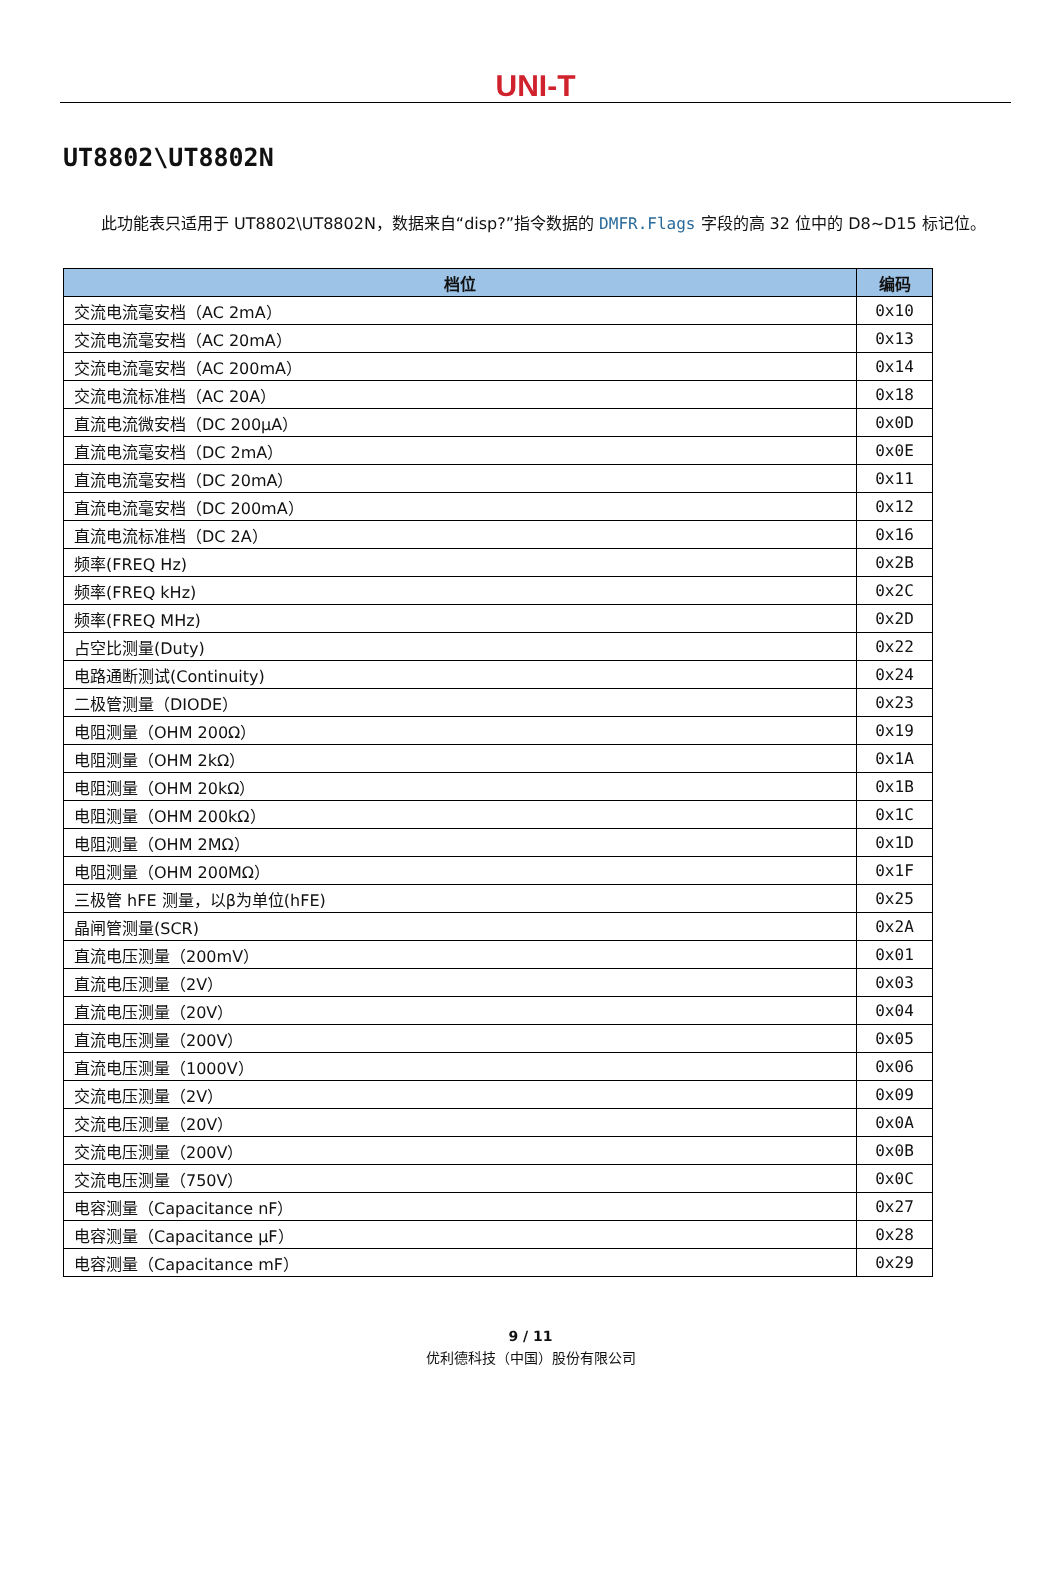UNI-T
UT8802\UT8802N
此功能表只适用于 UT8802\UT8802N，数据来自“disp?”指令数据的 DMFR.Flags 字段的高 32 位中的 D8~D15 标记位。
| 档位 | 编码 |
| --- | --- |
| 交流电流毫安档（AC 2mA） | 0x10 |
| 交流电流毫安档（AC 20mA） | 0x13 |
| 交流电流毫安档（AC 200mA） | 0x14 |
| 交流电流标准档（AC 20A） | 0x18 |
| 直流电流微安档（DC 200μA） | 0x0D |
| 直流电流毫安档（DC 2mA） | 0x0E |
| 直流电流毫安档（DC 20mA） | 0x11 |
| 直流电流毫安档（DC 200mA） | 0x12 |
| 直流电流标准档（DC 2A） | 0x16 |
| 频率(FREQ Hz) | 0x2B |
| 频率(FREQ kHz) | 0x2C |
| 频率(FREQ MHz) | 0x2D |
| 占空比测量(Duty) | 0x22 |
| 电路通断测试(Continuity) | 0x24 |
| 二极管测量（DIODE） | 0x23 |
| 电阻测量（OHM 200Ω） | 0x19 |
| 电阻测量（OHM 2kΩ） | 0x1A |
| 电阻测量（OHM 20kΩ） | 0x1B |
| 电阻测量（OHM 200kΩ） | 0x1C |
| 电阻测量（OHM 2MΩ） | 0x1D |
| 电阻测量（OHM 200MΩ） | 0x1F |
| 三极管 hFE 测量，以β为单位(hFE) | 0x25 |
| 晶闸管测量(SCR) | 0x2A |
| 直流电压测量（200mV） | 0x01 |
| 直流电压测量（2V） | 0x03 |
| 直流电压测量（20V） | 0x04 |
| 直流电压测量（200V） | 0x05 |
| 直流电压测量（1000V） | 0x06 |
| 交流电压测量（2V） | 0x09 |
| 交流电压测量（20V） | 0x0A |
| 交流电压测量（200V） | 0x0B |
| 交流电压测量（750V） | 0x0C |
| 电容测量（Capacitance nF） | 0x27 |
| 电容测量（Capacitance μF） | 0x28 |
| 电容测量（Capacitance mF） | 0x29 |
9 / 11
优利德科技（中国）股份有限公司